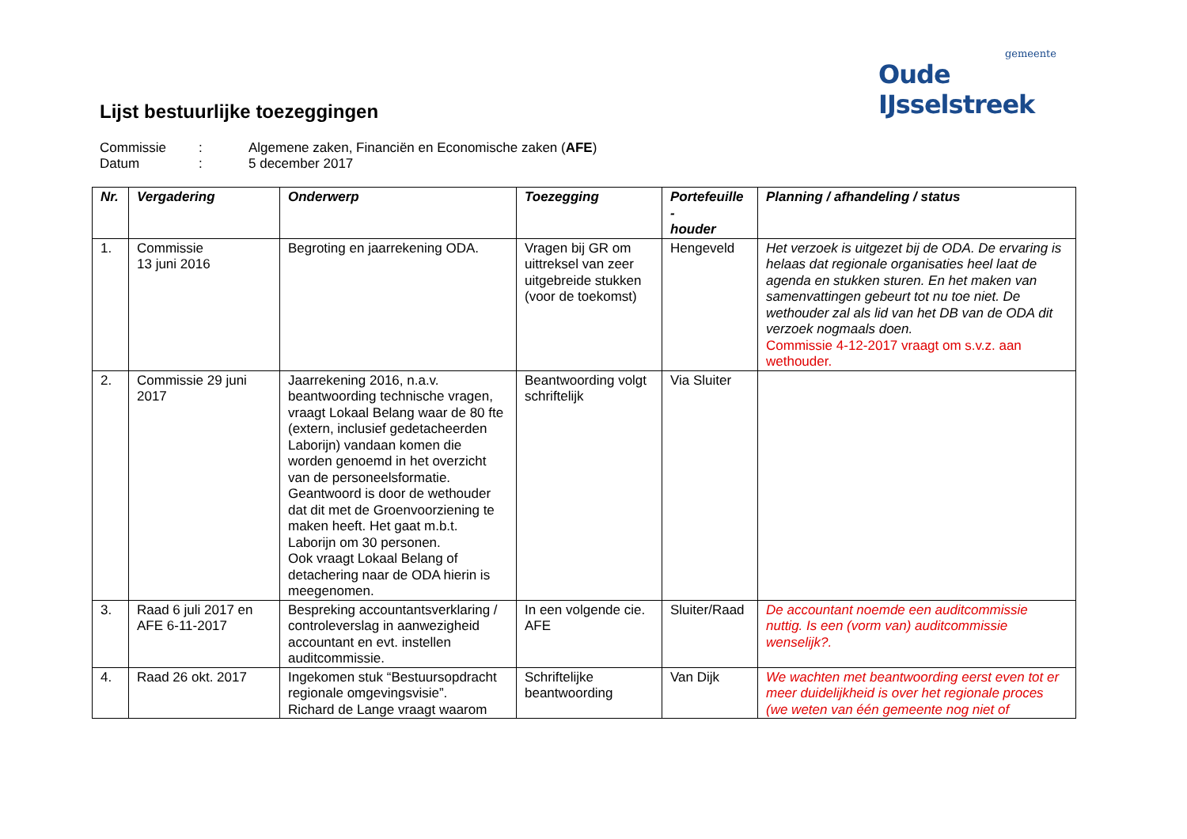gemeente
Oude IJsselstreek
Lijst bestuurlijke toezeggingen
Commissie: Algemene zaken, Financiën en Economische zaken (AFE)
Datum: 5 december 2017
| Nr. | Vergadering | Onderwerp | Toezegging | Portefeuille - houder | Planning / afhandeling / status |
| --- | --- | --- | --- | --- | --- |
| 1. | Commissie 13 juni 2016 | Begroting en jaarrekening ODA. | Vragen bij GR om uittreksel van zeer uitgebreide stukken (voor de toekomst) | Hengeveld | Het verzoek is uitgezet bij de ODA. De ervaring is helaas dat regionale organisaties heel laat de agenda en stukken sturen. En het maken van samenvattingen gebeurt tot nu toe niet. De wethouder zal als lid van het DB van de ODA dit verzoek nogmaals doen. Commissie 4-12-2017 vraagt om s.v.z. aan wethouder. |
| 2. | Commissie 29 juni 2017 | Jaarrekening 2016, n.a.v. beantwoording technische vragen, vraagt Lokaal Belang waar de 80 fte (extern, inclusief gedetacheerden Laborijn) vandaan komen die worden genoemd in het overzicht van de personeelsformatie. Geantwoord is door de wethouder dat dit met de Groenvoorziening te maken heeft. Het gaat m.b.t. Laborijn om 30 personen. Ook vraagt Lokaal Belang of detachering naar de ODA hierin is meegenomen. | Beantwoording volgt schriftelijk | Via Sluiter | |
| 3. | Raad 6 juli 2017 en AFE 6-11-2017 | Bespreking accountantsverklaring / controleverslag in aanwezigheid accountant en evt. instellen auditcommissie. | In een volgende cie. AFE | Sluiter/Raad | De accountant noemde een auditcommissie nuttig. Is een (vorm van) auditcommissie wenselijk?. |
| 4. | Raad 26 okt. 2017 | Ingekomen stuk “Bestuursopdracht regionale omgevingsvisie”. Richard de Lange vraagt waarom | Schriftelijke beantwoording | Van Dijk | We wachten met beantwoording eerst even tot er meer duidelijkheid is over het regionale proces (we weten van één gemeente nog niet of |